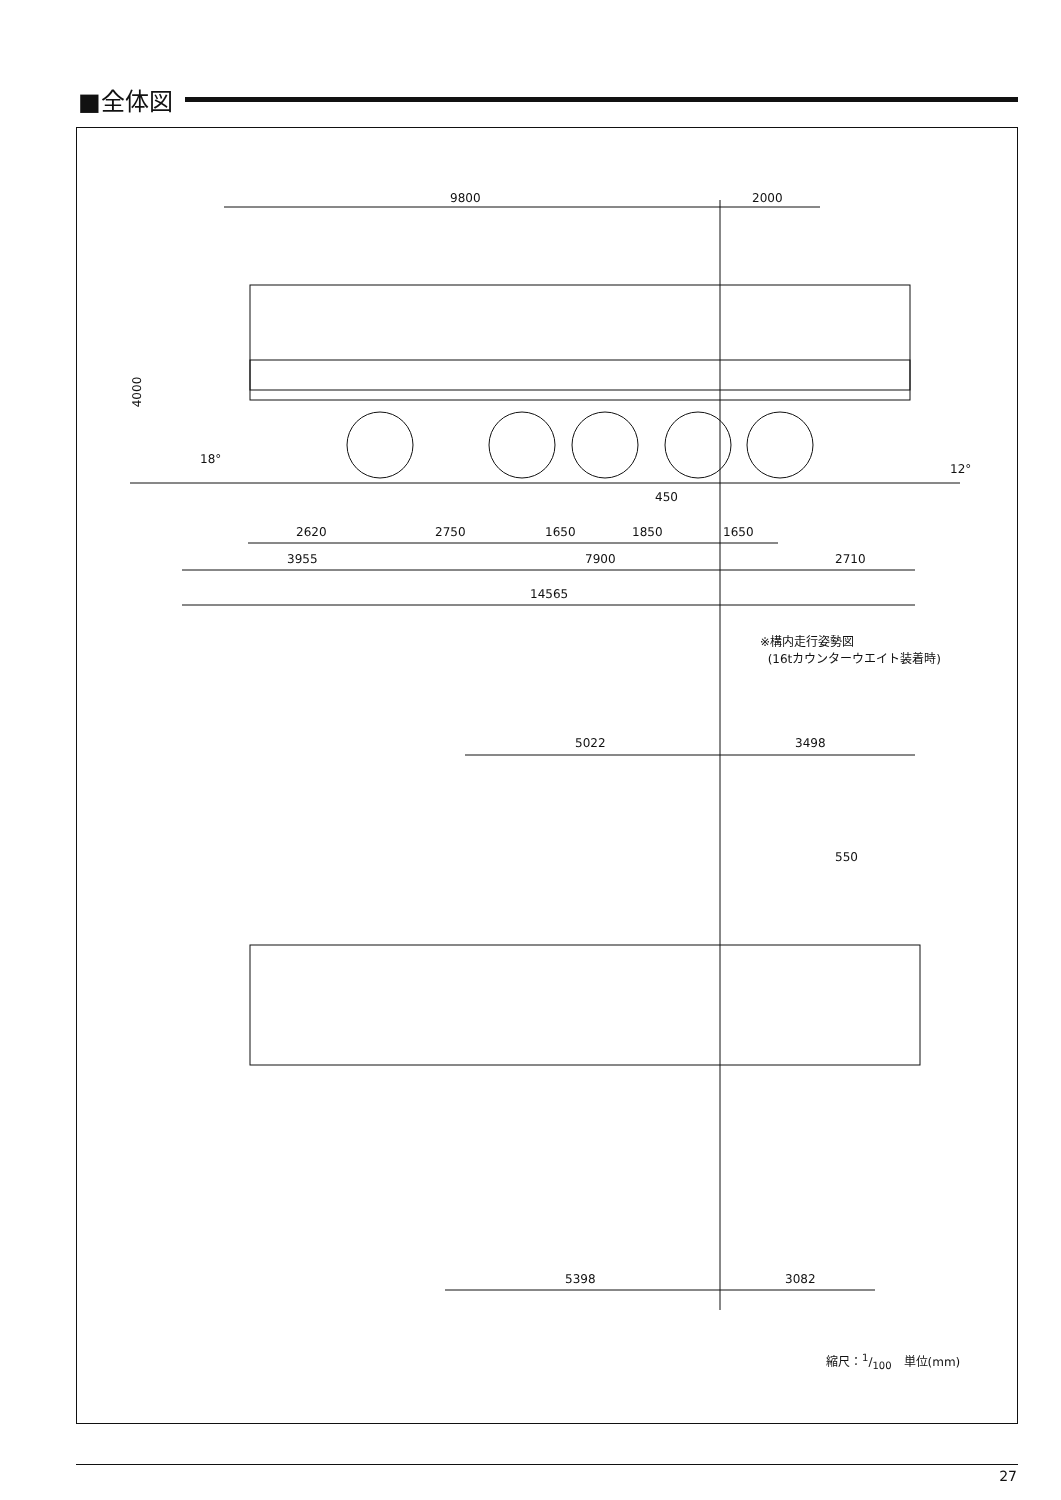■全体図
9800 2000
4000
18°
12°
450
2620 2750 1650 1850 1650
3955 7900 2710
14565
※構内走行姿勢図
(16tカウンターウエイト装着時)
5022 3498
550
5398 3082
縮尺：1/100　単位(mm)
27